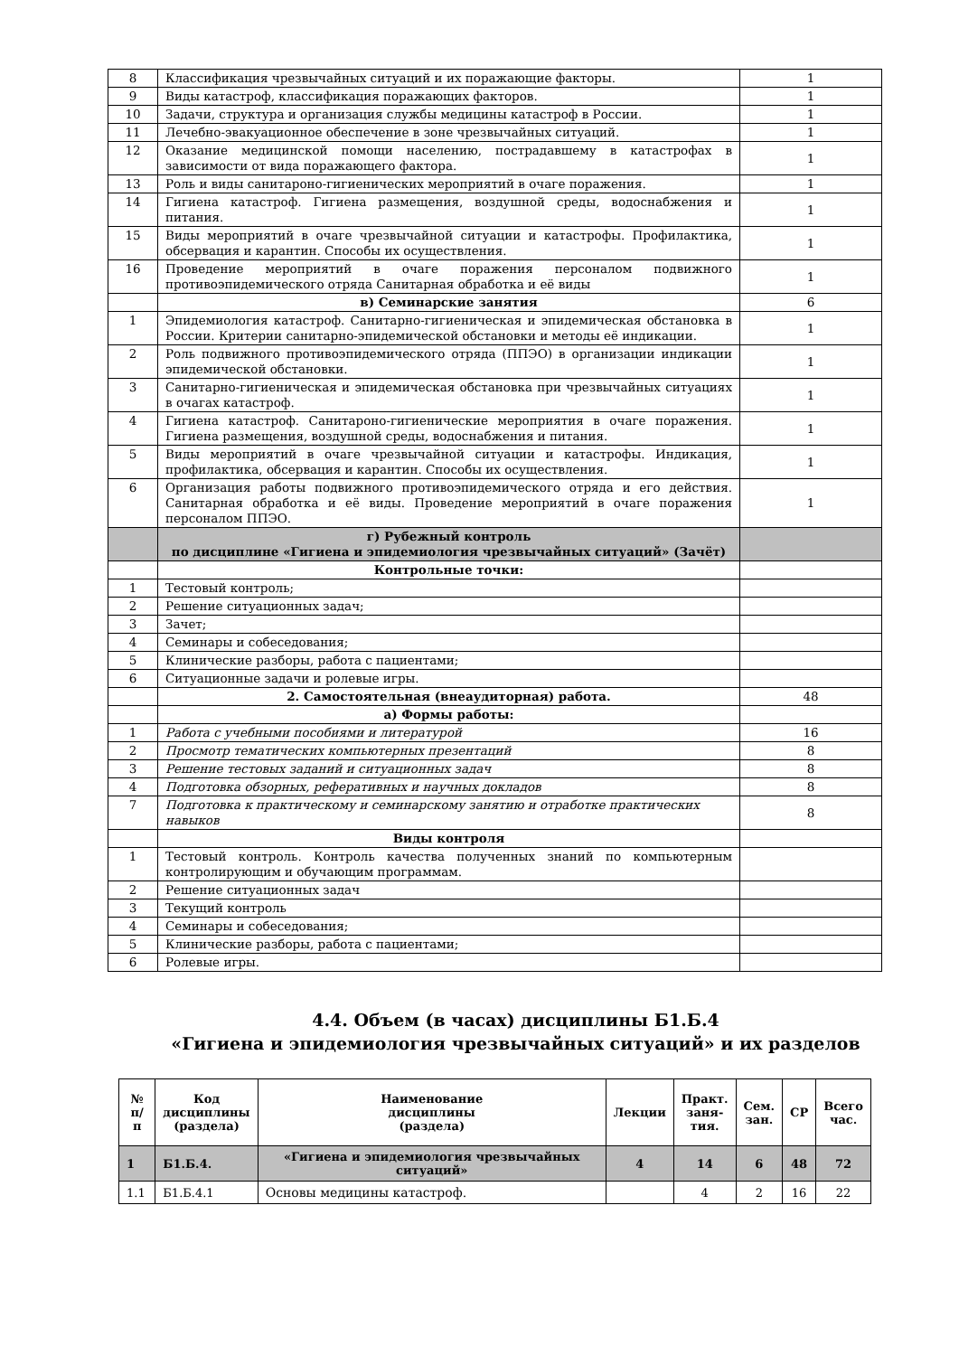| 8 | Классификация чрезвычайных ситуаций и их поражающие факторы. | 1 |
| 9 | Виды катастроф, классификация поражающих факторов. | 1 |
| 10 | Задачи, структура и организация службы медицины катастроф в России. | 1 |
| 11 | Лечебно-эвакуационное обеспечение в зоне чрезвычайных ситуаций. | 1 |
| 12 | Оказание медицинской помощи населению, пострадавшему в катастрофах в зависимости от вида поражающего фактора. | 1 |
| 13 | Роль и виды санитароно-гигиенических мероприятий в очаге поражения. | 1 |
| 14 | Гигиена катастроф. Гигиена размещения, воздушной среды, водоснабжения и питания. | 1 |
| 15 | Виды мероприятий в очаге чрезвычайной ситуации и катастрофы. Профилактика, обсервация и карантин. Способы их осуществления. | 1 |
| 16 | Проведение мероприятий в очаге поражения персоналом подвижного противоэпидемического отряда Санитарная обработка и её виды | 1 |
| | в) Семинарские занятия | 6 |
| 1 | Эпидемиология катастроф. Санитарно-гигиеническая и эпидемическая обстановка в России. Критерии санитарно-эпидемической обстановки и методы её индикации. | 1 |
| 2 | Роль подвижного противоэпидемического отряда (ППЭО) в организации индикации эпидемической обстановки. | 1 |
| 3 | Санитарно-гигиеническая и эпидемическая обстановка при чрезвычайных ситуациях в очагах катастроф. | 1 |
| 4 | Гигиена катастроф. Санитароно-гигиенические мероприятия в очаге поражения. Гигиена размещения, воздушной среды, водоснабжения и питания. | 1 |
| 5 | Виды мероприятий в очаге чрезвычайной ситуации и катастрофы. Индикация, профилактика, обсервация и карантин. Способы их осуществления. | 1 |
| 6 | Организация работы подвижного противоэпидемического отряда и его действия. Санитарная обработка и её виды. Проведение мероприятий в очаге поражения персоналом ППЭО. | 1 |
| | г) Рубежный контроль по дисциплине «Гигиена и эпидемиология чрезвычайных ситуаций» (Зачёт) | |
| | Контрольные точки: | |
| 1 | Тестовый контроль; | |
| 2 | Решение ситуационных задач; | |
| 3 | Зачет; | |
| 4 | Семинары и собеседования; | |
| 5 | Клинические разборы, работа с пациентами; | |
| 6 | Ситуационные задачи и ролевые игры. | |
| | 2. Самостоятельная (внеаудиторная) работа. | 48 |
| | а) Формы работы: | |
| 1 | Работа с учебными пособиями и литературой | 16 |
| 2 | Просмотр тематических компьютерных презентаций | 8 |
| 3 | Решение тестовых заданий и ситуационных задач | 8 |
| 4 | Подготовка обзорных, реферативных и научных докладов | 8 |
| 7 | Подготовка к практическому и семинарскому занятию и отработке практических навыков | 8 |
| | Виды контроля | |
| 1 | Тестовый контроль. Контроль качества полученных знаний по компьютерным контролирующим и обучающим программам. | |
| 2 | Решение ситуационных задач | |
| 3 | Текущий контроль | |
| 4 | Семинары и собеседования; | |
| 5 | Клинические разборы, работа с пациентами; | |
| 6 | Ролевые игры. | |
4.4. Объем (в часах) дисциплины Б1.Б.4
«Гигиена и эпидемиология чрезвычайных ситуаций» и их разделов
| № п/п | Код дисциплины (раздела) | Наименование дисциплины (раздела) | Лекции | Практ. заня- тия. | Сем. зан. | СР | Всего час. |
| --- | --- | --- | --- | --- | --- | --- | --- |
| 1 | Б1.Б.4. | «Гигиена и эпидемиология чрезвычайных ситуаций» | 4 | 14 | 6 | 48 | 72 |
| 1.1 | Б1.Б.4.1 | Основы медицины катастроф. | | 4 | 2 | 16 | 22 |